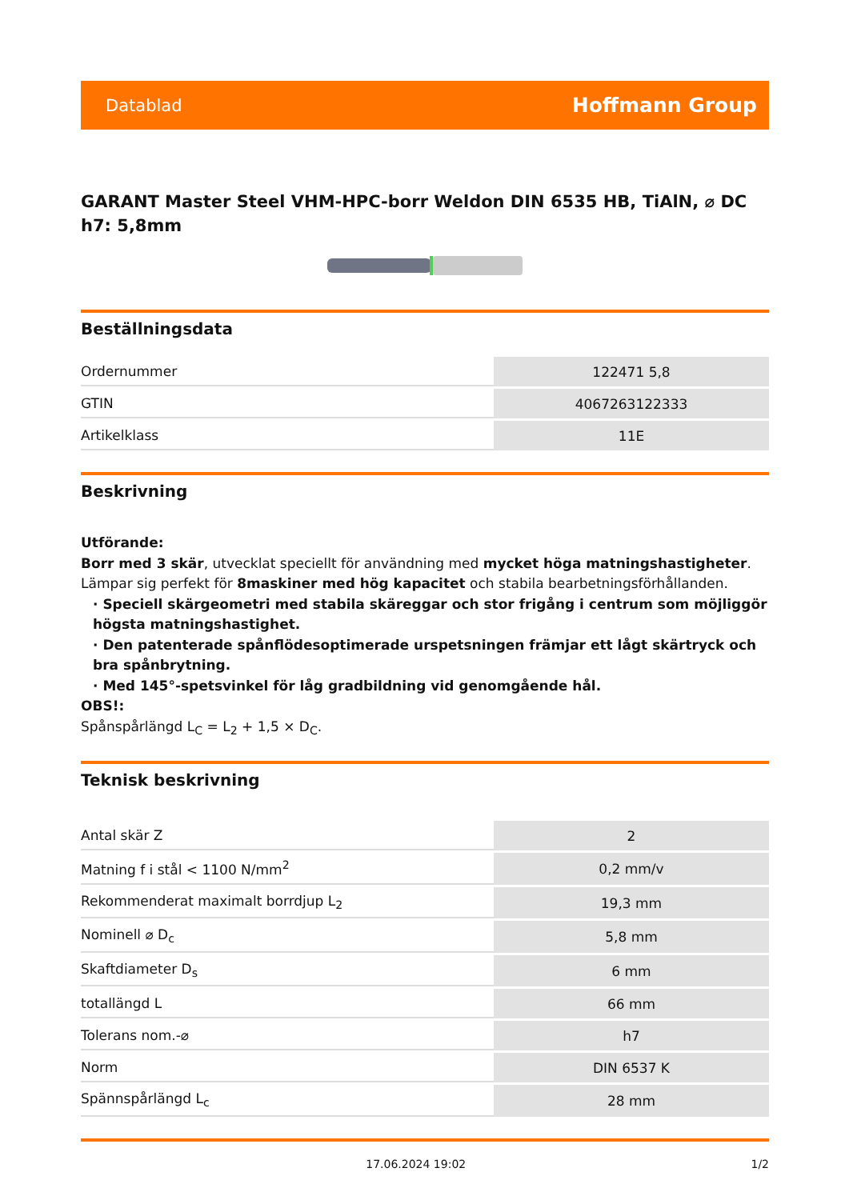Datablad Hoffmann Group
GARANT Master Steel VHM-HPC-borr Weldon DIN 6535 HB, TiAlN, ⌀ DC h7: 5,8mm
Beställningsdata
| Ordernummer | 122471 5,8 |
| GTIN | 4067263122333 |
| Artikelklass | 11E |
Beskrivning
Utförande:
Borr med 3 skär, utvecklat speciellt för användning med mycket höga matningshastigheter. Lämpar sig perfekt för 8maskiner med hög kapacitet och stabila bearbetningsförhållanden.
· Speciell skärgeometri med stabila skäreggar och stor frigång i centrum som möjliggör högsta matningshastighet.
· Den patenterade spånflödesoptimerade urspetsningen främjar ett lågt skärtryck och bra spånbrytning.
· Med 145°-spetsvinkel för låg gradbildning vid genomgående hål.
OBS!:
Spånspårlängd L<sub>C</sub> = L<sub>2</sub> + 1,5 × D<sub>C</sub>.
Teknisk beskrivning
| Antal skär Z | 2 |
| Matning f i stål < 1100 N/mm<sup>2</sup> | 0,2 mm/v |
| Rekommenderat maximalt borrdjup L<sub>2</sub> | 19,3 mm |
| Nominell ⌀ D<sub>c</sub> | 5,8 mm |
| Skaftdiameter D<sub>s</sub> | 6 mm |
| totallängd L | 66 mm |
| Tolerans nom.-⌀ | h7 |
| Norm | DIN 6537 K |
| Spännspårlängd L<sub>c</sub> | 28 mm |
17.06.2024 19:02 1/2